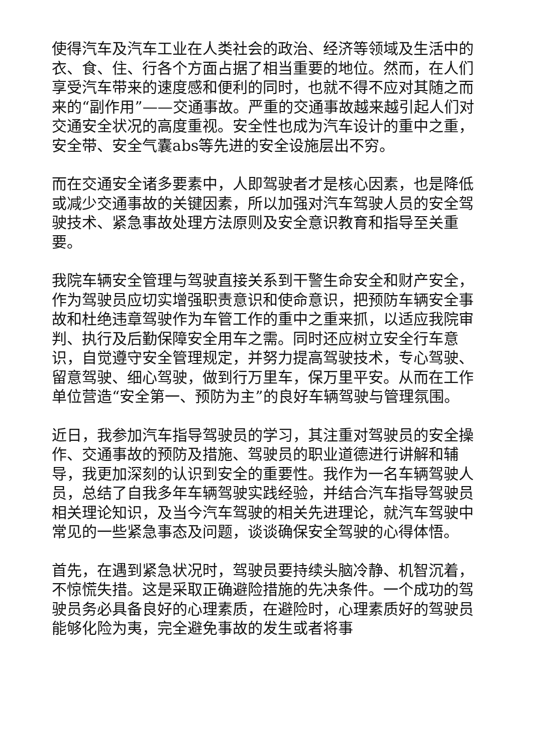使得汽车及汽车工业在人类社会的政治、经济等领域及生活中的衣、食、住、行各个方面占据了相当重要的地位。然而，在人们享受汽车带来的速度感和便利的同时，也就不得不应对其随之而来的“副作用”——交通事故。严重的交通事故越来越引起人们对交通安全状况的高度重视。安全性也成为汽车设计的重中之重，安全带、安全气囊abs等先进的安全设施层出不穷。
而在交通安全诸多要素中，人即驾驶者才是核心因素，也是降低或减少交通事故的关键因素，所以加强对汽车驾驶人员的安全驾驶技术、紧急事故处理方法原则及安全意识教育和指导至关重要。
我院车辆安全管理与驾驶直接关系到干警生命安全和财产安全，作为驾驶员应切实增强职责意识和使命意识，把预防车辆安全事故和杜绝违章驾驶作为车管工作的重中之重来抓，以适应我院审判、执行及后勤保障安全用车之需。同时还应树立安全行车意识，自觉遵守安全管理规定，并努力提高驾驶技术，专心驾驶、留意驾驶、细心驾驶，做到行万里车，保万里平安。从而在工作单位营造“安全第一、预防为主”的良好车辆驾驶与管理氛围。
近日，我参加汽车指导驾驶员的学习，其注重对驾驶员的安全操作、交通事故的预防及措施、驾驶员的职业道德进行讲解和辅导，我更加深刻的认识到安全的重要性。我作为一名车辆驾驶人员，总结了自我多年车辆驾驶实践经验，并结合汽车指导驾驶员相关理论知识，及当今汽车驾驶的相关先进理论，就汽车驾驶中常见的一些紧急事态及问题，谈谈确保安全驾驶的心得体悟。
首先，在遇到紧急状况时，驾驶员要持续头脑冷静、机智沉着，不惊慌失措。这是采取正确避险措施的先决条件。一个成功的驾驶员务必具备良好的心理素质，在避险时，心理素质好的驾驶员能够化险为夷，完全避免事故的发生或者将事